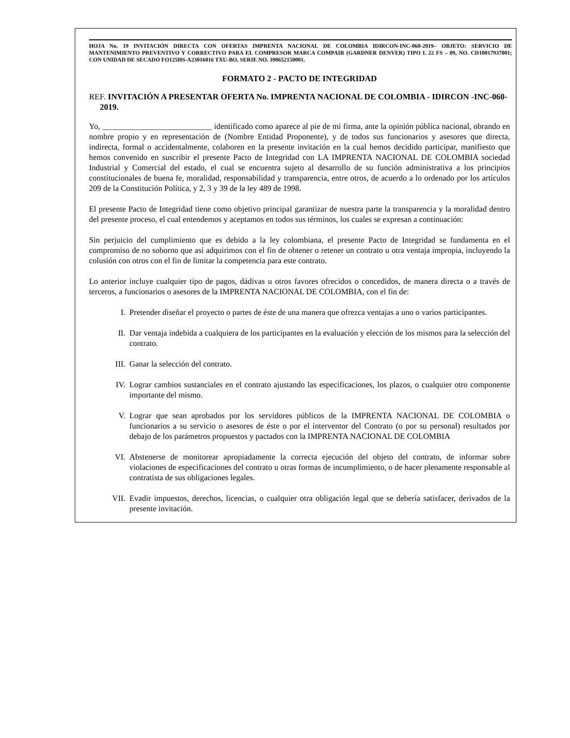HOJA No. 19 INVITACIÓN DIRECTA CON OFERTAS IMPRENTA NACIONAL DE COLOMBIA IDIRCON-INC-060-2019– OBJETO: SERVICIO DE MANTENIMIENTO PREVENTIVO Y CORRECTIVO PARA EL COMPRESOR MARCA COMPAIR (GARDNER DENVER) TIPO L 22 FS – 09, NO. CD10017937001; CON UNIDAD DE SECADO FO125HS-A23016016 TXU-BO, SERIE NO. 398652150001.
FORMATO 2 - PACTO DE INTEGRIDAD
REF. INVITACIÓN A PRESENTAR OFERTA No. IMPRENTA NACIONAL DE COLOMBIA - IDIRCON -INC-060-2019.
Yo, ___________________________ identificado como aparece al pie de mi firma, ante la opinión pública nacional, obrando en nombre propio y en representación de (Nombre Entidad Proponente), y de todos sus funcionarios y asesores que directa, indirecta, formal o accidentalmente, colaboren en la presente invitación en la cual hemos decidido participar, manifiesto que hemos convenido en suscribir el presente Pacto de Integridad con LA IMPRENTA NACIONAL DE COLOMBIA sociedad Industrial y Comercial del estado, el cual se encuentra sujeto al desarrollo de su función administrativa a los principios constitucionales de buena fe, moralidad, responsabilidad y transparencia, entre otros, de acuerdo a lo ordenado por los artículos 209 de la Constitución Política, y 2, 3 y 39 de la ley 489 de 1998.
El presente Pacto de Integridad tiene como objetivo principal garantizar de nuestra parte la transparencia y la moralidad dentro del presente proceso, el cual entendemos y aceptamos en todos sus términos, los cuales se expresan a continuación:
Sin perjuicio del cumplimiento que es debido a la ley colombiana, el presente Pacto de Integridad se fundamenta en el compromiso de no soborno que así adquirimos con el fin de obtener o retener un contrato u otra ventaja impropia, incluyendo la colusión con otros con el fin de limitar la competencia para este contrato.
Lo anterior incluye cualquier tipo de pagos, dádivas u otros favores ofrecidos o concedidos, de manera directa o a través de terceros, a funcionarios o asesores de la IMPRENTA NACIONAL DE COLOMBIA, con el fin de:
I. Pretender diseñar el proyecto o partes de éste de una manera que ofrezca ventajas a uno o varios participantes.
II. Dar ventaja indebida a cualquiera de los participantes en la evaluación y elección de los mismos para la selección del contrato.
III. Ganar la selección del contrato.
IV. Lograr cambios sustanciales en el contrato ajustando las especificaciones, los plazos, o cualquier otro componente importante del mismo.
V. Lograr que sean aprobados por los servidores públicos de la IMPRENTA NACIONAL DE COLOMBIA o funcionarios a su servicio o asesores de éste o por el interventor del Contrato (o por su personal) resultados por debajo de los parámetros propuestos y pactados con la IMPRENTA NACIONAL DE COLOMBIA
VI. Abstenerse de monitorear apropiadamente la correcta ejecución del objeto del contrato, de informar sobre violaciones de especificaciones del contrato u otras formas de incumplimiento, o de hacer plenamente responsable al contratista de sus obligaciones legales.
VII. Evadir impuestos, derechos, licencias, o cualquier otra obligación legal que se debería satisfacer, derivados de la presente invitación.